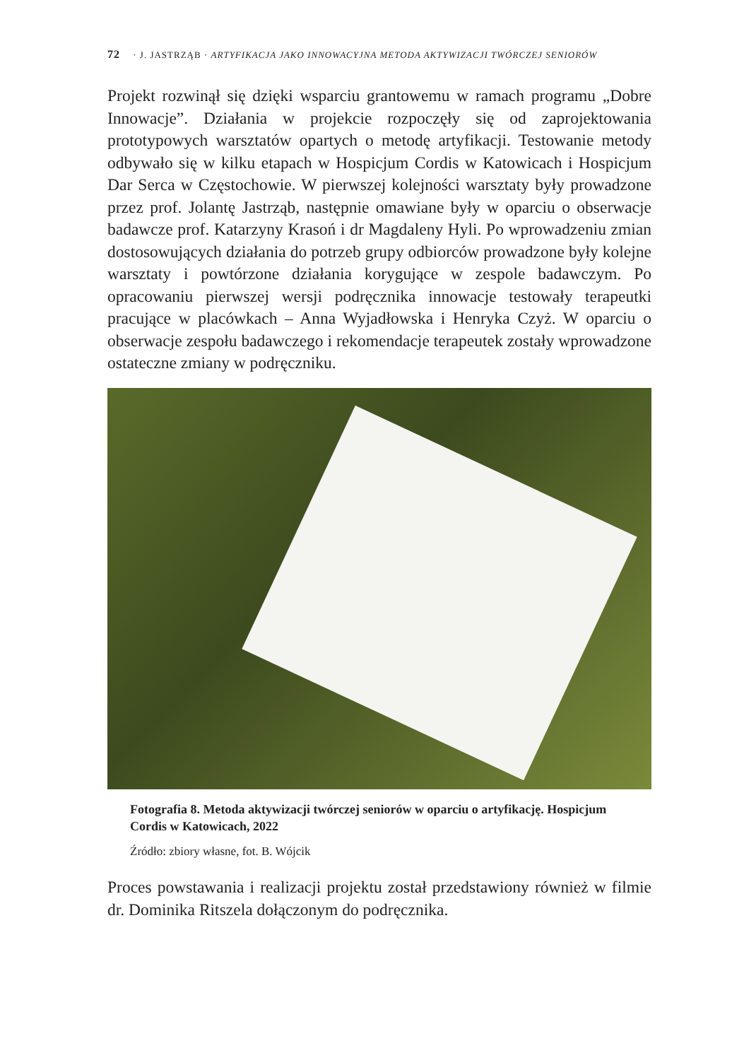72 · J. JASTRZĄB · ARTYFIKACJA JAKO INNOWACYJNA METODA AKTYWIZACJI TWÓRCZEJ SENIORÓW
Projekt rozwinął się dzięki wsparciu grantowemu w ramach programu „Dobre Innowacje”. Działania w projekcie rozpoczęły się od zaprojektowania prototypowych warsztatów opartych o metodę artyfikacji. Testowanie metody odbywało się w kilku etapach w Hospicjum Cordis w Katowicach i Hospicjum Dar Serca w Częstochowie. W pierwszej kolejności warsztaty były prowadzone przez prof. Jolantę Jastrząb, następnie omawiane były w oparciu o obserwacje badawcze prof. Katarzyny Krasoń i dr Magdaleny Hyli. Po wprowadzeniu zmian dostosowujących działania do potrzeb grupy odbiorców prowadzone były kolejne warsztaty i powtórzone działania korygujące w zespole badawczym. Po opracowaniu pierwszej wersji podręcznika innowacje testowały terapeutki pracujące w placówkach – Anna Wyjadłowska i Henryka Czyż. W oparciu o obserwacje zespołu badawczego i rekomendacje terapeutek zostały wprowadzone ostateczne zmiany w podręczniku.
Fotografia 8. Metoda aktywizacji twórczej seniorów w oparciu o artyfikację. Hospicjum Cordis w Katowicach, 2022
Źródło: zbiory własne, fot. B. Wójcik
Proces powstawania i realizacji projektu został przedstawiony również w filmie dr. Dominika Ritszela dołączonym do podręcznika.